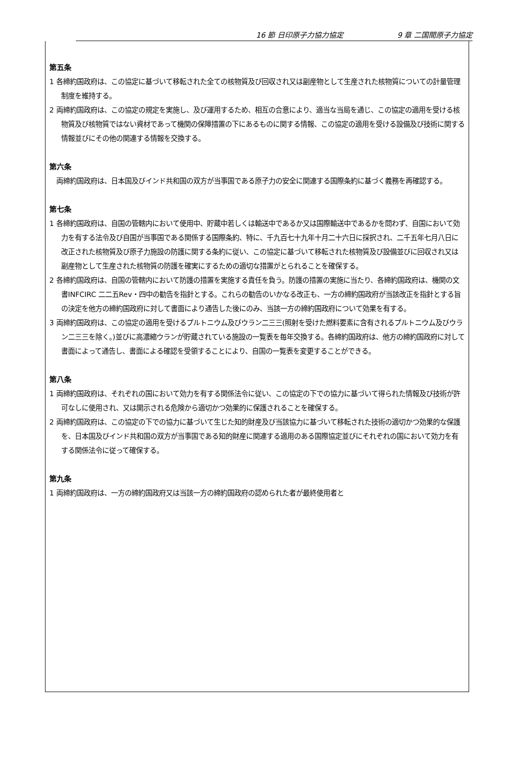16 節 日印原子力協力協定 9 章 二国間原子力協定
第五条
1 各締約国政府は、この協定に基づいて移転された全ての核物質及び回収され又は副産物として生産された核物質についての計量管理制度を維持する。
2 両締約国政府は、この協定の規定を実施し、及び運用するため、相互の合意により、適当な当局を通じ、この協定の適用を受ける核物質及び核物質ではない資材であって機関の保障措置の下にあるものに関する情報、この協定の適用を受ける設備及び技術に関する情報並びにその他の関連する情報を交換する。
第六条
　両締約国政府は、日本国及びインド共和国の双方が当事国である原子力の安全に関連する国際条約に基づく義務を再確認する。
第七条
1 各締約国政府は、自国の管轄内において使用中、貯蔵中若しくは輸送中であるか又は国際輸送中であるかを問わず、自国において効力を有する法令及び自国が当事国である関係する国際条約、特に、千九百七十九年十月二十六日に採択され、二千五年七月八日に改正された核物質及び原子力施設の防護に関する条約に従い、この協定に基づいて移転された核物質及び設備並びに回収され又は副産物として生産された核物質の防護を確実にするための適切な措置がとられることを確保する。
2 各締約国政府は、自国の管轄内において防護の措置を実施する責任を負う。防護の措置の実施に当たり、各締約国政府は、機関の文書INFCIRC 二二五Rev・四中の勧告を指針とする。これらの勧告のいかなる改正も、一方の締約国政府が当該改正を指針とする旨の決定を他方の締約国政府に対して書面により通告した後にのみ、当該一方の締約国政府について効果を有する。
3 両締約国政府は、この協定の適用を受けるプルトニウム及びウラン二三三(照射を受けた燃料要素に含有されるプルトニウム及びウラン二三三を除く。)並びに高濃縮ウランが貯蔵されている施設の一覧表を毎年交換する。各締約国政府は、他方の締約国政府に対して書面によって通告し、書面による確認を受領することにより、自国の一覧表を変更することができる。
第八条
1 両締約国政府は、それぞれの国において効力を有する関係法令に従い、この協定の下での協力に基づいて得られた情報及び技術が許可なしに使用され、又は開示される危険から適切かつ効果的に保護されることを確保する。
2 両締約国政府は、この協定の下での協力に基づいて生じた知的財産及び当該協力に基づいて移転された技術の適切かつ効果的な保護を、日本国及びインド共和国の双方が当事国である知的財産に関連する適用のある国際協定並びにそれぞれの国において効力を有する関係法令に従って確保する。
第九条
1 両締約国政府は、一方の締約国政府又は当該一方の締約国政府の認められた者が最終使用者と